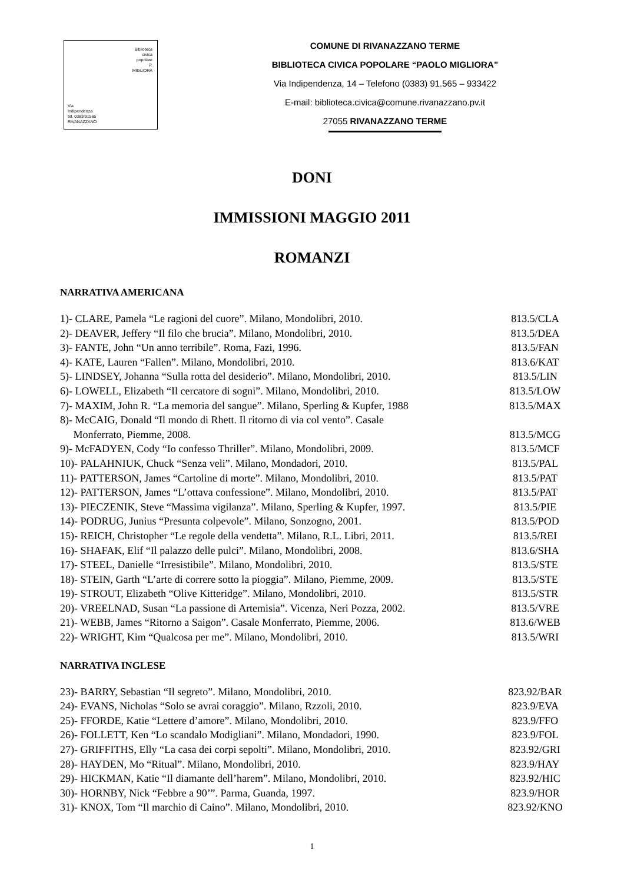Biblioteca
civica
popolare
P.
MIGLIORA
Via
Indipendenza
tel. 0383/91565
RIVANAZZANO
COMUNE DI RIVANAZZANO TERME
BIBLIOTECA CIVICA POPOLARE “PAOLO MIGLIORA”
Via Indipendenza, 14 – Telefono (0383) 91.565 – 933422
E-mail: biblioteca.civica@comune.rivanazzano.pv.it
27055 RIVANAZZANO TERME
DONI
IMMISSIONI MAGGIO 2011
ROMANZI
NARRATIVA AMERICANA
1)- CLARE, Pamela “Le ragioni del cuore”. Milano, Mondolibri, 2010. 813.5/CLA
2)- DEAVER, Jeffery “Il filo che brucia”. Milano, Mondolibri, 2010. 813.5/DEA
3)- FANTE, John “Un anno terribile”. Roma, Fazi, 1996. 813.5/FAN
4)- KATE, Lauren “Fallen”. Milano, Mondolibri, 2010. 813.6/KAT
5)- LINDSEY, Johanna “Sulla rotta del desiderio”. Milano, Mondolibri, 2010. 813.5/LIN
6)- LOWELL, Elizabeth “Il cercatore di sogni”. Milano, Mondolibri, 2010. 813.5/LOW
7)- MAXIM, John R. “La memoria del sangue”. Milano, Sperling & Kupfer, 1988 813.5/MAX
8)- McCAIG, Donald “Il mondo di Rhett. Il ritorno di via col vento”. Casale
Monferrato, Piemme, 2008. 813.5/MCG
9)- McFADYEN, Cody “Io confesso Thriller”. Milano, Mondolibri, 2009. 813.5/MCF
10)- PALAHNIUK, Chuck “Senza veli”. Milano, Mondadori, 2010. 813.5/PAL
11)- PATTERSON, James “Cartoline di morte”. Milano, Mondolibri, 2010. 813.5/PAT
12)- PATTERSON, James “L’ottava confessione”. Milano, Mondolibri, 2010. 813.5/PAT
13)- PIECZENIK, Steve “Massima vigilanza”. Milano, Sperling & Kupfer, 1997. 813.5/PIE
14)- PODRUG, Junius “Presunta colpevole”. Milano, Sonzogno, 2001. 813.5/POD
15)- REICH, Christopher “Le regole della vendetta”. Milano, R.L. Libri, 2011. 813.5/REI
16)- SHAFAK, Elif “Il palazzo delle pulci”. Milano, Mondolibri, 2008. 813.6/SHA
17)- STEEL, Danielle “Irresistibile”. Milano, Mondolibri, 2010. 813.5/STE
18)- STEIN, Garth “L’arte di correre sotto la pioggia”. Milano, Piemme, 2009. 813.5/STE
19)- STROUT, Elizabeth “Olive Kitteridge”. Milano, Mondolibri, 2010. 813.5/STR
20)- VREELNAD, Susan “La passione di Artemisia”. Vicenza, Neri Pozza, 2002. 813.5/VRE
21)- WEBB, James “Ritorno a Saigon”. Casale Monferrato, Piemme, 2006. 813.6/WEB
22)- WRIGHT, Kim “Qualcosa per me”. Milano, Mondolibri, 2010. 813.5/WRI
NARRATIVA INGLESE
23)- BARRY, Sebastian “Il segreto”. Milano, Mondolibri, 2010. 823.92/BAR
24)- EVANS, Nicholas “Solo se avrai coraggio”. Milano, Rzzoli, 2010. 823.9/EVA
25)- FFORDE, Katie “Lettere d’amore”. Milano, Mondolibri, 2010. 823.9/FFO
26)- FOLLETT, Ken “Lo scandalo Modigliani”. Milano, Mondadori, 1990. 823.9/FOL
27)- GRIFFITHS, Elly “La casa dei corpi sepolti”. Milano, Mondolibri, 2010. 823.92/GRI
28)- HAYDEN, Mo “Ritual”. Milano, Mondolibri, 2010. 823.9/HAY
29)- HICKMAN, Katie “Il diamante dell’harem”. Milano, Mondolibri, 2010. 823.92/HIC
30)- HORNBY, Nick “Febbre a 90’”. Parma, Guanda, 1997. 823.9/HOR
31)- KNOX, Tom “Il marchio di Caino”. Milano, Mondolibri, 2010. 823.92/KNO
1